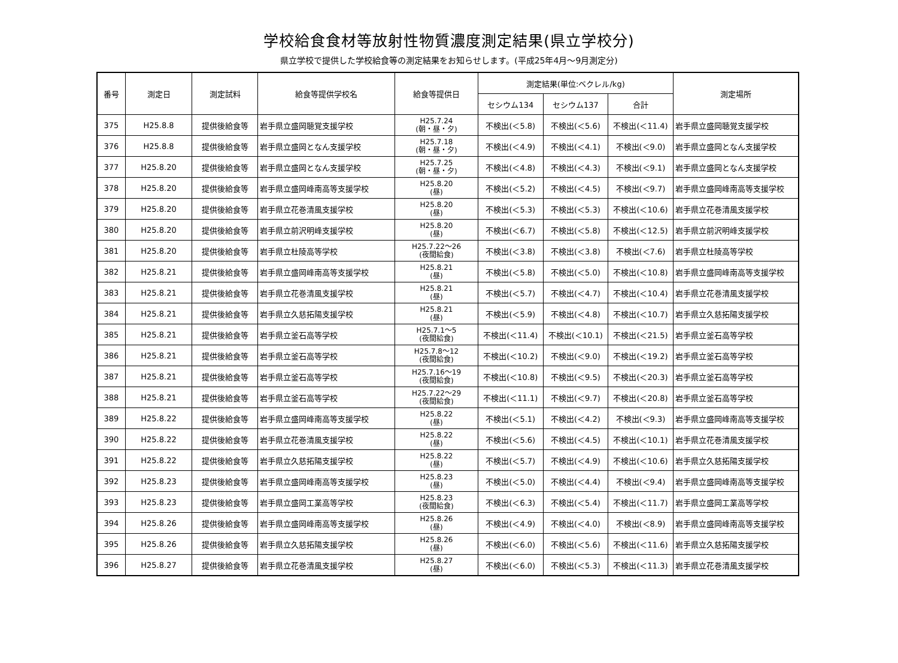学校給食食材等放射性物質濃度測定結果(県立学校分)
県立学校で提供した学校給食等の測定結果をお知らせします。(平成25年4月～9月測定分)
| 番号 | 測定日 | 測定試料 | 給食等提供学校名 | 給食等提供日 | 測定結果(単位:ベクレル/kg) | | | 測定場所 |
| --- | --- | --- | --- | --- | --- | --- | --- | --- |
| | | | | | セシウム134 | セシウム137 | 合計 | |
| 375 | H25.8.8 | 提供後給食等 | 岩手県立盛岡聴覚支援学校 | H25.7.24 (朝・昼・夕) | 不検出(＜5.8) | 不検出(＜5.6) | 不検出(＜11.4) | 岩手県立盛岡聴覚支援学校 |
| 376 | H25.8.8 | 提供後給食等 | 岩手県立盛岡となん支援学校 | H25.7.18 (朝・昼・夕) | 不検出(＜4.9) | 不検出(＜4.1) | 不検出(＜9.0) | 岩手県立盛岡となん支援学校 |
| 377 | H25.8.20 | 提供後給食等 | 岩手県立盛岡となん支援学校 | H25.7.25 (朝・昼・夕) | 不検出(＜4.8) | 不検出(＜4.3) | 不検出(＜9.1) | 岩手県立盛岡となん支援学校 |
| 378 | H25.8.20 | 提供後給食等 | 岩手県立盛岡峰南高等支援学校 | H25.8.20 (昼) | 不検出(＜5.2) | 不検出(＜4.5) | 不検出(＜9.7) | 岩手県立盛岡峰南高等支援学校 |
| 379 | H25.8.20 | 提供後給食等 | 岩手県立花巻清風支援学校 | H25.8.20 (昼) | 不検出(＜5.3) | 不検出(＜5.3) | 不検出(＜10.6) | 岩手県立花巻清風支援学校 |
| 380 | H25.8.20 | 提供後給食等 | 岩手県立前沢明峰支援学校 | H25.8.20 (昼) | 不検出(＜6.7) | 不検出(＜5.8) | 不検出(＜12.5) | 岩手県立前沢明峰支援学校 |
| 381 | H25.8.20 | 提供後給食等 | 岩手県立杜陵高等学校 | H25.7.22～26 (夜間給食) | 不検出(＜3.8) | 不検出(＜3.8) | 不検出(＜7.6) | 岩手県立杜陵高等学校 |
| 382 | H25.8.21 | 提供後給食等 | 岩手県立盛岡峰南高等支援学校 | H25.8.21 (昼) | 不検出(＜5.8) | 不検出(＜5.0) | 不検出(＜10.8) | 岩手県立盛岡峰南高等支援学校 |
| 383 | H25.8.21 | 提供後給食等 | 岩手県立花巻清風支援学校 | H25.8.21 (昼) | 不検出(＜5.7) | 不検出(＜4.7) | 不検出(＜10.4) | 岩手県立花巻清風支援学校 |
| 384 | H25.8.21 | 提供後給食等 | 岩手県立久慈拓陽支援学校 | H25.8.21 (昼) | 不検出(＜5.9) | 不検出(＜4.8) | 不検出(＜10.7) | 岩手県立久慈拓陽支援学校 |
| 385 | H25.8.21 | 提供後給食等 | 岩手県立釜石高等学校 | H25.7.1～5 (夜間給食) | 不検出(＜11.4) | 不検出(＜10.1) | 不検出(＜21.5) | 岩手県立釜石高等学校 |
| 386 | H25.8.21 | 提供後給食等 | 岩手県立釜石高等学校 | H25.7.8～12 (夜間給食) | 不検出(＜10.2) | 不検出(＜9.0) | 不検出(＜19.2) | 岩手県立釜石高等学校 |
| 387 | H25.8.21 | 提供後給食等 | 岩手県立釜石高等学校 | H25.7.16～19 (夜間給食) | 不検出(＜10.8) | 不検出(＜9.5) | 不検出(＜20.3) | 岩手県立釜石高等学校 |
| 388 | H25.8.21 | 提供後給食等 | 岩手県立釜石高等学校 | H25.7.22～29 (夜間給食) | 不検出(＜11.1) | 不検出(＜9.7) | 不検出(＜20.8) | 岩手県立釜石高等学校 |
| 389 | H25.8.22 | 提供後給食等 | 岩手県立盛岡峰南高等支援学校 | H25.8.22 (昼) | 不検出(＜5.1) | 不検出(＜4.2) | 不検出(＜9.3) | 岩手県立盛岡峰南高等支援学校 |
| 390 | H25.8.22 | 提供後給食等 | 岩手県立花巻清風支援学校 | H25.8.22 (昼) | 不検出(＜5.6) | 不検出(＜4.5) | 不検出(＜10.1) | 岩手県立花巻清風支援学校 |
| 391 | H25.8.22 | 提供後給食等 | 岩手県立久慈拓陽支援学校 | H25.8.22 (昼) | 不検出(＜5.7) | 不検出(＜4.9) | 不検出(＜10.6) | 岩手県立久慈拓陽支援学校 |
| 392 | H25.8.23 | 提供後給食等 | 岩手県立盛岡峰南高等支援学校 | H25.8.23 (昼) | 不検出(＜5.0) | 不検出(＜4.4) | 不検出(＜9.4) | 岩手県立盛岡峰南高等支援学校 |
| 393 | H25.8.23 | 提供後給食等 | 岩手県立盛岡工業高等学校 | H25.8.23 (夜間給食) | 不検出(＜6.3) | 不検出(＜5.4) | 不検出(＜11.7) | 岩手県立盛岡工業高等学校 |
| 394 | H25.8.26 | 提供後給食等 | 岩手県立盛岡峰南高等支援学校 | H25.8.26 (昼) | 不検出(＜4.9) | 不検出(＜4.0) | 不検出(＜8.9) | 岩手県立盛岡峰南高等支援学校 |
| 395 | H25.8.26 | 提供後給食等 | 岩手県立久慈拓陽支援学校 | H25.8.26 (昼) | 不検出(＜6.0) | 不検出(＜5.6) | 不検出(＜11.6) | 岩手県立久慈拓陽支援学校 |
| 396 | H25.8.27 | 提供後給食等 | 岩手県立花巻清風支援学校 | H25.8.27 (昼) | 不検出(＜6.0) | 不検出(＜5.3) | 不検出(＜11.3) | 岩手県立花巻清風支援学校 |